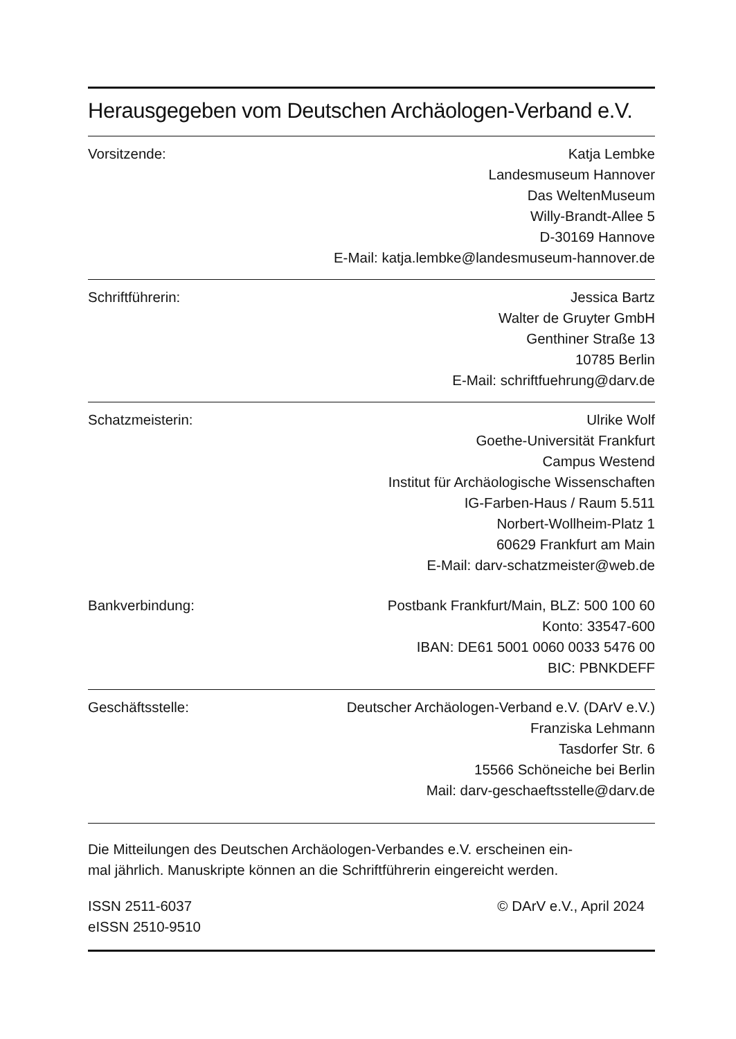Herausgegeben vom Deutschen Archäologen-Verband e.V.
Vorsitzende: Katja Lembke
Landesmuseum Hannover
Das WeltenMuseum
Willy-Brandt-Allee 5
D-30169 Hannove
E-Mail: katja.lembke@landesmuseum-hannover.de
Schriftführerin: Jessica Bartz
Walter de Gruyter GmbH
Genthiner Straße 13
10785 Berlin
E-Mail: schriftfuehrung@darv.de
Schatzmeisterin: Ulrike Wolf
Goethe-Universität Frankfurt
Campus Westend
Institut für Archäologische Wissenschaften
IG-Farben-Haus / Raum 5.511
Norbert-Wollheim-Platz 1
60629 Frankfurt am Main
E-Mail: darv-schatzmeister@web.de
Bankverbindung: Postbank Frankfurt/Main, BLZ: 500 100 60
Konto: 33547-600
IBAN: DE61 5001 0060 0033 5476 00
BIC: PBNKDEFF
Geschäftsstelle: Deutscher Archäologen-Verband e.V. (DArV e.V.)
Franziska Lehmann
Tasdorfer Str. 6
15566 Schöneiche bei Berlin
Mail: darv-geschaeftsstelle@darv.de
Die Mitteilungen des Deutschen Archäologen-Verbandes e.V. erscheinen ein-
mal jährlich. Manuskripte können an die Schriftführerin eingereicht werden.
ISSN 2511-6037
eISSN 2510-9510
© DArV e.V., April 2024